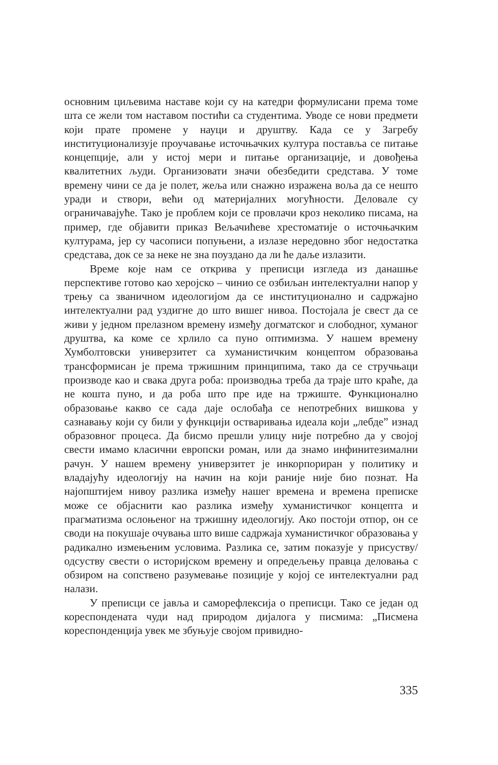основним циљевима наставе који су на катедри формулисани према томе шта се жели том наставом постићи са студентима. Уводе се нови предмети који прате промене у науци и друштву. Када се у Загребу институционализује проучавање источњачких култура поставља се питање концепције, али у истој мери и питање организације, и довођења квалитетних људи. Организовати значи обезбедити средстава. У томе времену чини се да је полет, жеља или снажно изражена воља да се нешто уради и створи, већи од материјалних могућности. Деловале су ограничавајуће. Тако је проблем који се провлачи кроз неколико писама, на пример, где објавити приказ Вељачићеве хрестоматије о источњачким културама, јер су часописи попуњени, а излазе нередовно због недостатка средстава, док се за неке не зна поуздано да ли ће даље излазити.
Време које нам се открива у преписци изгледа из данашње перспективе готово као херојско – чинио се озбиљан интелектуални напор у трењу са званичном идеологијом да се институционално и садржајно интелектуални рад уздигне до што вишег нивоа. Постојала је свест да се живи у једном прелазном времену између догматског и слободног, хуманог друштва, ка коме се хрлило са пуно оптимизма. У нашем времену Хумболтовски универзитет са хуманистичким концептом образовања трансформисан је према тржишним принципима, тако да се стручњаци производе као и свака друга роба: производња треба да траје што краће, да не кошта пуно, и да роба што пре иде на тржиште. Функционално образовање какво се сада даје ослобађа се непотребних вишкова у сазнавању који су били у функцији остваривања идеала који „лебде” изнад образовног процеса. Да бисмо прешли улицу није потребно да у својој свести имамо класични европски роман, или да знамо инфинитезимални рачун. У нашем времену универзитет је инкорпориран у политику и владајућу идеологију на начин на који раније није био познат. На најопштијем нивоу разлика између нашег времена и времена преписке може се објаснити као разлика између хуманистичког концепта и прагматизма ослоњеног на тржишну идеологију. Ако постоји отпор, он се своди на покушаје очувања што више садржаја хуманистичког образовања у радикално измењеним условима. Разлика се, затим показује у присуству/одсуству свести о историјском времену и опредељењу правца деловања с обзиром на сопствено разумевање позиције у којој се интелектуални рад налази.
У преписци се јавља и саморефлексија о преписци. Тако се један од кореспондената чуди над природом дијалога у писмима: „Писмена кореспонденција увек ме збуњује својом привидно-
335